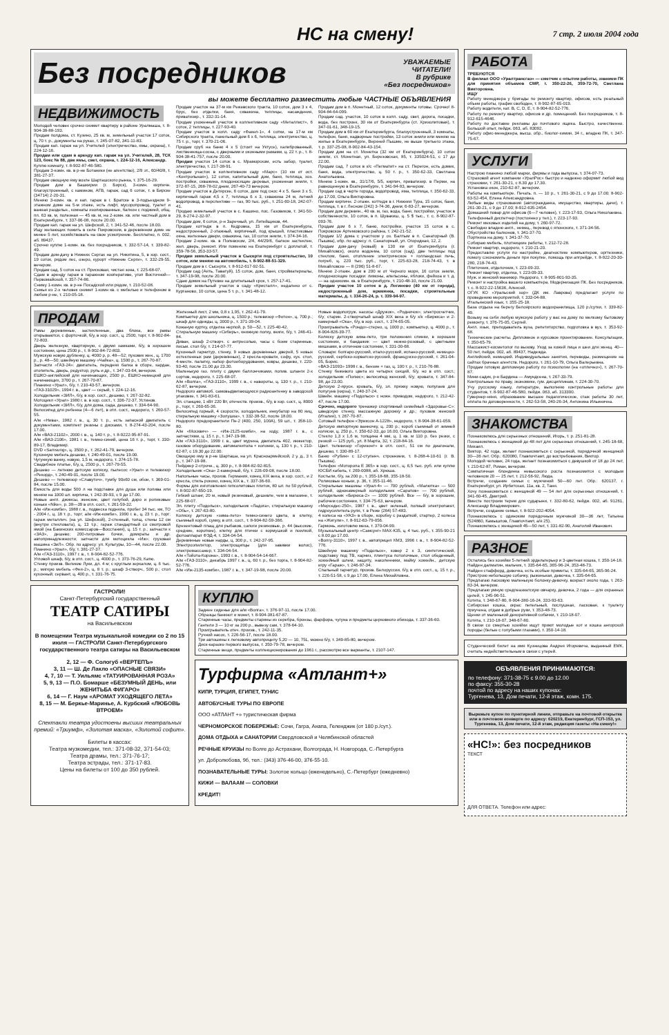НС на смену!
7 стр. 2 июля 2004 года
Без посредников
УВАЖАЕМЫЕ
ЧИТАТЕЛИ!
В рубрике
«Без посредников»
вы можете бесплатно разместить любые ЧАСТНЫЕ ОБЪЯВЛЕНИЯ
НЕДВИЖИМОСТЬ
Молодой человек срочно снимет квартиру в районе Уралмаша, т. 8-904-38-88-193.
Продам полдома, ст. Кузино, 25 кв. м, земельный участок 17 соток, ц. 70 т. р., документы на руках, т. 245-07-82, 341-11-83.
Продам кап. гараж на ул. Учителей (электричество, ямы, охрана), т. 224-12-16.
Продам или сдам в аренду кап. гараж на ул. Учителей, 28, ТСК 123, бокс № 88, две ямы, свет, охрана, т. 224-12-16, Александр.
Куплю комнату, т. 8-902-87-46-580.
Продам 3-комн. кв. в р-не Ботаники (не агентство), 2/9 эт., 60/40/8, т. 381-27-37.
Продам овощную яму возле Шарташского рынка, т. 375-16-29.
Продам дом в Башкирии (г. Бирск), 3-комн. кирпичн. благоустроенный, с камином, АГВ, гараж, сад 6 соток, т. в Бирске (34714) 2-20-31.
Меняю 3-комн. кв. и кап. гараж в г. Братске в 3-подъездном 9-этажном доме на 5-м этаже, есть лифт, мусоропровод, туалет и ванная раздельн., комнаты изолированные, балкон с лоджией, общ. пл. 63 кв. м, полезная — 45 кв. м, на 2-комн. кв. или частный дом в Екатеринбурге, т. 337-06-08, после 20.00.
Продам кап. гараж на ул. Шефской, 2, т. 341-52-46, после 18.00.
Ищу желающих пожить в селе Покровском, в деревянном доме не менее 5 лет, хозяйствовать на свое усмотрение. Бесплатно, п. 002, аб. 89437.
Срочно куплю 1-комн. кв. без посредников, т. 332-57-14, т. 339-82-49.
Продам дом-дачу в Нижних Сергах на ул. Никитина, 5, в хор. сост., 19 соток, рядом лес, озеро, курорт «Нижние Серги», т. 332-29-55, вечером.
Продам сад, 5 соток на ст. Присковая, чистая зона, т. 225-68-07.
Сдам в аренду гараж в гаражном кооперативе, угол Восточной—Первомайской, т. 357-74-86.
Сниму 1-комн. кв. в р-не Посадской или рядом, т. 210-52-08.
Семья из 2-х человек снимет 1-комн кв. с мебелью и телефоном в любом р-не, т. 210-05-18.
Продам участок на 37-м км Режевского тракта, 10 соток, дом 3 х 4, брус, без отделки, баня, скважина, теплицы, насаждения, приватизир., т. 332-31-14.
Продам ухоженный участок в коллективном саду «Металлист», 6 соток, 2 теплицы, т. 227-93-40.
Продам участок в колл. саду «Факел-1», 4 сотки, на 17-м км Сибирского тракта, панельный дом 6 х 6, теплица, электричество, ц. 75 т. р., торг, т. 370-21-06.
Продам сруб на баню 4 х 5 (стоит на Уктусе), калиброванный, лиственница-сосна, с дверными и оконными рамами, ц. 22 т. р., т. 8-904-38-41-757, после 20.00.
Продам участок 14 соток в с. Мраморском, есть забор, туалет, электричество, т. 217-38-91.
Продам участок в коллективном саду «Марс» (10 км от ост. «Контрольная»), 12 соток, капитальный дом, баня, теплица, хоз. постройки, скважина, плодоносящие деревья, ухоженная земля, т. 372-87-15, 268-78-02 днем, 267-40-73 вечером.
Продам участок в Детярске, 6 соток, дом под снос 4 х 5, баня 3 х 5, кирпичный гараж 4,5 х 7, теплица 6 х 3, скважина 24 м, летний водопровод, в перспективе — газ, 90 тыс. руб., т. 251-60-18, 242-07-41.
Продаю земельный участок в с. Кашино, пос. Газовиков, т. 341-50-29, 8-274-2-32-97.
Продам дом, 6 соток, р-н Заречный, ул. Литейщиков, 44.
Продам коттедж в п. Кедровка, 15 км от Екатеринбурга, недостроенный, 2-этажный, кирпичный, под крышей, пластиковые окна, железные двери, скважина, газ, 10 соток земли, т. 374-34-16.
Продам 2-комн. кв. в Полевском, 2/4, 44/29/6, балкон застеклен, жел. дверь, ремонт. Или поменяю на Екатеринбург с доплатой, т. 359-78-56, 353-33-57.
Продам земельный участок в Сысерти под строительство, 10 соток, или меняю на автомобиль, т. 8-902-88-51-329.
Продам дом в г. Сысерти, т. 8-912-617-92-51.
Продам сад (Аять, Таватуй), 15 соток, дом, баня, стройматериалы, т. 347-19-98, после 20.00.
Сдаю домик на Путевке на длительный срок, т. 257-17-41.
Продам земельный участок в саду «Кристалл», недалеко от с. Курганово, 10 соток, цена 5 т. р., т. 341-48-12.
Продам дом в п. Монетный, 12 соток, документы готовы. Срочно! 8-904-84-64-099.
Продам сад. участок, 10 соток в колл. саду, свет, дорога, посадки, вода, без построек, 30 км от Екатеринбурга (ст. Хризолитовая), т. 347-01-61, 348-19-15.
Продам дом в 60 км от Екатеринбурга, благоустроенный, 3 комнаты, телефон, баня, надворные постройки, 13 соток земли или меняю на жилье в Екатеринбурге, Верхней Пышме, не выше третьего этажа, т. р. 337-25-08, 8-902-84-43-154.
Продам дом на ст. Монетка (32 км от Екатеринбурга), 10 соток земли, ст. Монетная, ул. Березовская, 85, т. 335024-51, с 17 до 22.00.
Продам сад, 7 соток в к/с «Пегматит» на ст. Перегон, есть домик, баня, вода, электричество, ц. 50 т. р., т. 350-62-33, Светлана Анатольевна.
Меняю 1-комн. кв., 31/17/6, 5/5, кирпич, приватизир. в Перми, на равноценную в Екатеринбурге, т. 341-94-93, вечером.
Продам сад в черте города, водопровод, яма, теплица, т. 350-62-33, до 17.00, Ольга Викторовна.
Продам кирпичн. 2-этажн. коттедж в г. Нижняя Тура, 15 соток, баня, теплица, т. в г. Лесном (242) 3-74-36, днем; 6-83-27, вечером.
Продам дом деревян., 40 кв. м, газ, вода, баня, постройки, участок в собственности, 10 соток, в п. Шувакиш, ц. 5 $ тыс., т. с. 8-902-87-093-76.
Продам дом 6 х 7, баню, постройки, участок 15 соток в с. Покровское Артемовского района, т. 242-21-52.
Продам 1/2 дома с участком у оз. Балтым в п. Санаторный (В. Пышма), обр. по адресу: п. Санаторный, ул. Огородная, 12, 2.
Продам дом-дачу (новый) в 130 км от Екатеринбурга (г. Михайловск), около водоема, 10 соток (сад), две теплицы под стеклом, баня, отопление электрическое + голландская печь, погреб, ц. 220 тыс. руб., торг, т. 225-63-28, 218-74-43, т. в Михайловске — 8 (296) 51-8-67.
Меняю 2-этажн. дом в 200 м от Черного моря, 16 соток земли, плодоносящие посадки: лимоны, апельсины, яблоки, фейхоа и т. д. — на однокомн. кв. в Екатеринбурге, т. 210-48-10, после 21.00.
Продам участок 10 соток в д. Логиново (40 км от города), недостроенный дом, времянка, посадки, строительные материалы, д. т. 334-26-24, р. т. 339-94-97.
ПРОДАМ
Рамы деревянные, застекленные, два блока, все рамы открываются, с форточкой, б/у, в хор. сост., ц. 2500, торг, т. 8-902-84-72-803.
Дверь железную, квартирную, с двумя замками, б/у, в хорошем состоянии, цена 2500 р., т. 8-902-84-72-803.
Мужскую новую дубленку, ц. 4000 р, р. 48—52; пуховик жен., ц. 1700 р., р. 48—50; швейную машину «Чайка», ц. 1500 р., т. 267-70-87.
Запчасти «ГАЗ-24»: двигатель, передняя балка в сборе, кардан, отопитель, дверь, редуктор, руль и др., т. 347-03-64, вечером.
ЕШКО-английский для начинающих, 2500 р., ЕШКО-немецкий для начинающих, 3700 р., т. 267-70-87.
Пианино «Урал», б/у, т. 210-43-57, вечером.
«ГАЗ-31029», 1994 г. в., цвет — серый, т. 224-12-16.
Холодильник «ЗИЛ», б/у, в хор. сост., дешево, т. 267-32-82.
Мотоцикл «Урал» 1980 г. в. в хор. сост., т. 336-72-37, Устинов.
Холодильник «ЗИЛ», б/у, для дома, сада, дешево, т. 334-64-90.
Велосипед для ребенка (4—6 лет), в отл. сост., недорого, т. 260-57-55.
А/м «Нива», 1982 г. в., ц. 30 т. р., есть запасной двигатель с документами, комплект резины с дисками, т. 8-274-43-204, после 17.00.
А/м «ВАЗ-21102», 2000 г. в., ц. 140 т. р., т. 8-9222-95-87-91.
А/м «ВАЗ-2106», 1981 г. в., темно-синий, цена 16 т. р., торг, т. 330-89-17, Владимир.
DVD «Samsung», ц. 3500 р., т. 262-41-79, вечером.
Кухонную мебель дешево, т. 240-49-01, после 19.00.
Чугунную ванну, новую, 1,5 м, недорого, т. 374-15-78.
Свадебное платье, б/у, ц. 2500 р., т. 267-79-55.
Дешево — летнюю детскую коляску, пылесос «Урал» и телевизор «Рекорд», т. 240-49-01, после 19.00.
Дешево — телевизор «Славутич», тумбу 90х60 см, обои, т. 369-01-84, после 15.00.
Емкость для воды 500 л на подставке для душа или полива или меняю на 1000 шт. кирпича, т. 242-39-93, с 9 до 17.00.
Новые англ. джинсы, женские, цвет голубой, доро и роликовые коньки «Nike», р. 38—39 в отл. сост., т. 261-59-32.
А/м «Иж-комби», 1988 г. в., подвеска подняла, пробег 34 тыс. км, ТО - 2004 г., ц. 18 т. р., торг; а/м «Иж-комби», 1990 г. в., ц. 23 т. р., торг; гараж металлич. (на ул. Шефской), 2-стенный, толщ. стены 12 см (внутри стекловата), ц. 13 т.р.; гараж стандартный со смотровой ямой (на Бакинских комиссаров—Восстания), ц. 15 т. р.; запчасти к «ЗАЗ», дешево; 200-литровые бочки, домкраты и др. автопринадлежности; запчасти для мотоцикла «Иж»; грузовая машина «ЗиЛ». Обр. по адресу: ул. Культуры, 10—44, после 22.00.
Пианино «Урал», б/у, т. 381-27-37.
А/м «ГАЗ-3110», 1997 г. в., т. 8-904-82-52-776.
Угловой шкаф, б/у, в отл. сост., ц. 4000 р., т. 373-76-29, Катю.
Стенку произв. Великие Луки, дл. 4 м; с круглым зеркалом, ц. 6 тыс. р.; мягкую мебель «Фея-2», ц. 8 т. р.; шкаф 3-створч., 500 р.; стол кухонный; сервант, ц. 400 р., т. 331-76-75.
Железный лист, 2 мм, 0,8 х 1,95, т. 262-41-79.
Компьютер для школьника, ц. 1500 р.; телевизор «Фотон», ц. 700 р.; шкаф для одежды, ц. 3000 р., т. 371-39-04.
Кожаную куртку, отделка нерпой, р. 50—52, т. 225-40-42.
Стиральную машину «Сибирь», книжную полку, книги, б/у, т. 246-41-84.
Диван, шкаф 2-створч. с антресолью, часы с боем старинные, письм. стол б/у, т. 214-07-77.
Кухонный гарнитур, стенку, 9 новых деревянных дверей, 5 новых остекленных рам (деревянных), 2 кресла-кровати, софу, кух. стол, 4-местн. палатку, набор фотооборудования, ковры, дешево, т. 220-93-40, после 21.00 до 23.30.
Маленькую газ. плиту с двумя баллончиками, полив. шланги 2-х сортов, недорого, т. 225-68-07.
А/м «Волга», «ГАЗ-3110», 1999 г. в., с навороты, ц. 130 т. р., т. 210-62-87, вечером.
Недорого автомоб. самовыдвигающуюся радиоантенну в заводской упаковке, т. 341-83-61.
Эл. станцию, 1 кВт 220 Вт, отечеств. произв., б/у, в хор. сост., ц. 8000 р., торг, т. 260-65-36.
Велосипед горный, 4 скорости, холодильник, инкубатор на 80 яиц, стиральную машину «Золушка», т. 332-38-52, после 18.00.
Недорого предохранители Пн-2 (400, 250, 100А), 59 шт., т. 358-10-80.
А/м «Москвич» — «Иж-2125-комби», на ходу, 1987 г. в., с запчастями, ц. 15 т. р., т. 347-19-98.
А/м «ГАЗ-3110», 1999 г. в., цвет мурена, двигатель 402, инжектор, газовое оборудование, автомагнитола + колонки, ц. 130 т. р., т. 210-62-87, с 19.30 до 22.00.
Овощную яму в р-не Шарташа, на ул. Красноармейской, 2 у. д., 3 т. р., т. 347-19-98.
Пейджер 2-строчн., ц. 300 р., т. 8-904-82-92-815.
Холодильник «Ока» 2-камерный, б/у, т. 226-09-08, после 18.00.
Напольные часы, произв. Германия, конец XIX века, в хор. сост., и 2 кресла, стиль рококо, конец XIX в., т. 337-36-60.
Формы для изготовления гипсолитовых плиток, 80 шт. по 50 рублей, т. 8-902-87-650-19.
Гибкий шланг, 20 м, новый резиновый, дешевле, чем в магазине, т. 225-68-07.
Эл. плиту «Подольск», холодильник «Ладога», стиральную машину «Обь», т. 267-63-80.
Коляску детскую «зима-лето» темно-синего цвета, в клетку, съемный короб, сумку, в отл. сост., т. 8-904-82-59-366.
Брезентовый плащ для рыбаков, сапоги резиновые, р. 44 (высокие, средние, короткие), клетку для птички с кормушкой и поилкой, фотоаппарат ФЭД-4, т. 334-04-54.
Деревянные новые нарды, ц. 300 р., т. 242-37-95.
Электроэпилятор, электрощипцы (для завивки волос), электромассажер, т. 334-04-54.
А/м «Тойота-Корона», 1993 г. в., т. 8-904-54-14-667.
А/м «ГАЗ-3110», декабрь 1997 г. в., ц. 60 т. р., без торга, т. 8-904-82-52-776.
А/м «Иж-2135-комби», 1987 г. в., т. 347-19-98, после 20.00.
Новые водопогруж. насосы «Дружок», «Родничок»; электросчетчик, б/у; старин. 2-створчатый шкаф XIX века и б/у х/к «Бирюса» и 2-камерный «Ока», б/у, в хор. сост., т. 374-65-05.
Проигрыватель «Рондо»-стерео, ц. 1000 р.; компьютер, ц. 4000 р., т. 8-904-826-39-77.
Коляску детскую зима-лето, три положения спинки, в хорошем состоянии, и бандажик — цвет нежно-розовый, с цветными мишками, в отличном состоянии, т. 331-30-68.
Словари: болгаро-русский, итало-русский, испано-русский, немецко-русский, сербско-хорватско-русский, французско-русский, т. 261-04-05, Борис.
«ВАЗ-21093» 1998 г. в., бензин + газ, ц. 100 т. р., т. 210-76-88.
Стенку бежевого цвета из четырех секций, б/у, но в отл. сост.; холодильник «Полюс»; велосипед женский, б/у; кровати, т. 347-84-98, до 23.00.
Детскую 2-ярусн. кровать, б/у, эл. пряжку новую, попугаев для попугуев (кирза), т. 240-37-24.
Швейн. машину «Подольск» с ножн. приводом, недорого, т. 212-42-47, после 17.00.
Срочно, недорого тренажер спортивный семейный «Здоровье-С»: шведскую стенку, массажную дорожку и др.; пуховик женский (Италия), т. 267-70-87.
Сотовый телефон «Эриксон А-1228», недорого, т. 8-904-38-61-059.
Детскую импортную ванночку, ц. 200 р.; короб съемный от зимней коляски, ц. 250 р., т. 350-62-33, до 16.00, Ольга Викторовна.
Стекло 1,3 х 1,6 м, толщина 4 мм, ц. 1 кв. м 110 р. без резки, с резкой — 125 руб., ул. 8 Марта, 32, т. 218-84-16.
Цвет. телевизор «Горизонт» в отл. сост., 51 см по диагонали, дешево, т. 330-89-17.
Баню «Рубин» с 12-ступенч. строением, т. 8-268-4-10-61 (г. В. Пышма).
Телефон «Моторола Е 365» в хор. сост., ц. 6,5 тыс. руб. или куплю ЮСБИ кабель, т. 269-0088, аб. Хрюша.
Костыли, б/у, за 200 р., т. 355-18-68, 355-18-50.
Роликовые коньки, р. 36, т. 355-11-46.
Стиральные машины «Урал-4» — 700 рублей, «Малютка» — 500 рублей, однокамерный холодильник «Саратов» — 700 рублей, холодильник «Бирюса-2» — 1000 рублей. Все — б/у, в хорошем, рабочем состоянии, т. 334-75-63, вечером.
«Мерседес-250», 1987 г. в., цвет зеленый, полный электропакет, гидроусилитель руля, т. в Реже (264) 57-483.
4 колеса на «УАЗ» в сборе, коробку с раздаткой, стартер, 2 колеса на «Жигули», т. 8-912-63-79-056.
Гармонь, изготовлю меха, т. 370-04-99.
Музыкальный центр «Самсунг» МАХ-К35, ц. 4 тыс. руб., т. 355-90-21 с 8.00 до 17.00.
«Волгу-3110», 1997 г. в., автоприцеп КМЗ, 1996 г. в., т. 8-904-82-52-776.
Швейную машинку «Подольск», ковер 2 х 3, синтетический, подставку под ТВ, карниз, плинтуса потолочные, стол обеденный, хоккейный шлем, защиту, наколенники, майку хоккейн., детскую игру «Гараж», т. 246-97-34.
Спальный гарнитур, произв. Белоруссии, б/у, в отл. сост., ц. 15 т. р., т. 226-51-58, с 9 до 17.00, Елена Михайловна.
ГАСТРОЛИ!
Санкт-Петербургский государственный
ТЕАТР САТИРЫ
на Васильевском
В помещении Театра музыкальной комедии со 2 по 15 июля — ГАСТРОЛИ Санкт-Петербургского государственного театра сатиры на Васильевском
2, 12 — Ф. Сологуб «ВЕРТЕПЪ»
3, 11 — Ш. Де Лакло «ОПАСНЫЕ СВЯЗИ»
4, 7, 10 — Т. Уильямс «ТАТУИРОВАННАЯ РОЗА»
5, 9, 13 — П.О. Бомарше «БЕЗУМНЫЙ ДЕНЬ, или ЖЕНИТЬБА ФИГАРО»
6, 14 — Г. Наум «АРОМАТ УХОДЯЩЕГО ЛЕТА»
8, 15 — М. Беркье-Маринье, А. Курбский «ЛЮБОВЬ ВТРОЕМ»
Спектакли театра удостоены высших театральных премий: «Триумф», «Золотая маска», «Золотой софит».
Билеты в кассах:
Театра музкомедии, тел.: 371-08-32, 371-54-03;
Театра драмы, тел.: 371-76-17;
Театра эстрады, тел.: 371-17-83.
Цены на билеты от 100 до 350 рублей.
КУПЛЮ
Заднее сиденье для а/м «Волга», т. 376-97-11, после 17.00.
Образцы банкнот и монет, т. 8-904-381-67-87.
Старинные часы, предметы старины из серебра, бронзы, фарфора, чугуна и предметы церковного обихода, т. 337-36-60.
Гантели 3 — 10 кг за 200 р., вывезу сам, т. 378-64-10.
Проигрыватель отеч. произв., т. 242-11-35.
Ручной насос, т. 226-56-17, после 18.00.
Три автошины к легковому автоприцепу 5,20 — 10, 75L, можно б/у, т. 349-85-80, вечером.
Диск-караоке первого выпуска, т. 350-79-78, вечером.
Старинные вещи, предметы коллекционирования до 1961 г., рассмотрю все варианты, т. 2107-147.
Турфирма «Атлант+»
КИПР, ТУРЦИЯ, ЕГИПЕТ, ТУНИС
АВТОБУСНЫЕ ТУРЫ ПО ЕВРОПЕ
ООО «АТЛАНТ +» туристическая фирма
ЧЕРНОМОРСКОЕ ПОБЕРЕЖЬЕ: Сочи, Гагра, Анапа, Геленджик (от 180 р./сут.).
ДОМА ОТДЫХА и САНАТОРИИ Свердловской и Челябинской областей
РЕЧНЫЕ КРУИЗЫ по Волге до Астрахани, Волгограда, Н. Новгорода, С.-Петербурга
ул. Добролюбова, 9б, тел.: (343) 376-46-00, 376-55-10.
ПОЗНАВАТЕЛЬНЫЕ ТУРЫ: Золотое кольцо (еженедельно), С.-Петербург (ежедневно)
КИЖИ — ВАЛААМ — СОЛОВКИ
КРЕДИТ!
РАБОТА
ТРЕБУЮТСЯ
В филиал ООО «Уралтрансгаз» — сметчик с опытом работы, знанием ПК для принятия объемов СМР, т. 350-22-26, 359-72-70, Светлана Викторовна.
ИЩУ
Работу менеджера у бригады по ремонту квартир, офисов, есть реальный объем работы, график свободен, т. 8-902-87-65-019.
Работу водителя, кат. B, C, D, E, т. 8-904-82-52-776.
Работу по ремонту квартир, офисов и др. помещений. Без посредников, т. 8-912-615-4646.
Работу по доставке рекламы до почтового ящика. Быстро, качественно. Большой опыт, пейдж. 063, аб. 83092.
Работу офис-менеджера, высш. обр., биолог-химия, 34 г., владею ПК, т. 347-75-67.
УСЛУГИ
Настрою пианино любой марки, фирмы и года выпуска, т. 374-07-73.
Страховой агент компании «УралРос» быстро и надежно оформит любой вид страховки, т. 261-30-21, с 8.30 до 17.30.
Установка окон, 210-62-87, вечером.
Работы на компьютере. Печать. п. — 10 р., т. 261-30-21, с 9 до 17.00; 8-902-63-52-454, Елена Александровна.
Любые виды страхования (автогражданка, имущество, квартиры, дачи), т. 261-30-21, с 9 до 17.00; 8-912-635-2454.
Домашний повар для офисов (6—7 человек), т. 223-17-93, Ольга Николаевна.
Телефонный диспетчер (постоянно у тел.), т. 223-17-93.
Ремонт меховых изделий на дому, т. 260-97-72.
Свободно владею англ., немец., перевод с японского, т. 371-34-56.
Обустройство балконов, т. 341-37-70.
Портниха на дому, т. 341-37-70.
Собираю мебель, плотницкие работы, т. 212-72-28.
Ремонт квартир, недорого, т. 210-21-20.
Предоставлю услуги по настройке, диагностике компьютеров, оргтехники, помогу сэкономить деньги при покупке, помощь при апгрейде, т. 8-922-20-30-280, 218-74-43.
Плиточник, отделочник, т. 223-09-33.
Ремонт квартир, отделка, т. 223-09-33.
Муж. и женский маникюр. Недорого, т. 8-905-801-93-35.
Ремонт и настройка вашего компьютера. Модернизация ПК. Без посредников, т. с. 8-922-22-15636, Алексей.
ОГУК КО «Уральский хор» (ДК им. Лаврова) предлагает услуги по проведению мероприятий, т. 333-04-88.
Итальянский язык, т. 355-25-18.
База отдыха на берегу Белоярского водохранилища, 120 р./сутки, т. 339-82-49.
Возьму на себя любую мужскую работу у вас на дому по мелкому бытовому ремонту, т. 376-75-05, Сергей.
Англ. язык, преподаватель вуза, репетиторство, подготовка в вуз, т. 353-92-68.
Технические расчеты. Дипломное и курсовое проектирование. Консультации, т. 350-65-79.
Массажист-косметолог по вызову. Уход за кожей лица и шеи для женщ. 40—50 лет, пейдж. 002, аб. 89437, Надежда.
Английский, немецкий. Индивидуальные занятия, переводы, размещение на сайтах брачных агентств. Недорого, т. 261-10-79, Ольга Валерьевна.
Продам готовую дипломную работу по психологии (на «отлично»), т. 267-70-87.
Мини-садик, р-н Бардина — Амундсена, т. 267-33-79.
Контрольные по праву, экономике, гум. дисциплинам, т. 224-30-70.
Учу русскому языку, литературе, выполняю контрольные работы для студентов, т. 8-902-87-46-580, пейдж. 063, аб. 313300.
Гувернер-няня, образование высшее педагогическое, стаж работы 30 лет, оплата по договоренности, т. 262-53-58, 240-26-34, Антонина Ильинична.
ЗНАКОМСТВА
Познакомлюсь для серьезных отношений, Игорь, т. р. 251-81-28.
Познакомлюсь с женщиной до 48 лет для серьезных отношений, т. 245-18-68, Михаил.
Виктор, 42 года, желает познакомиться с серьезной, порядочной женщиной 30—36 лет. Обр.: 620080, Главпочтамт, до востребования, Виктор.
Молодой человек, 24 года, желает познакомиться с девушкой от 18 до 24 лет, т. 210-62-87, Роман, вечером.
Симпатичная блондинка невысокого роста познакомится с молодым человеком 20 — 25 лет, т. 212-56-92, Люда.
Встречи, создание семьи с мужчиной 50—60 лет. Обр.: 620137, г. Екатеринбург, ул. Ирбитская, 11а, кв. 2, Таня.
Хочу познакомиться с женщиной 49 — 54 лет для серьезных отношений, т. 341-60-45, Дмитрий.
Вместе построим терем для сударыни, т. 332-80-62, пейдж. 002, аб. 91261, Александр Владимирович.
Встречи, создание семьи, т. 8-922-202-4054.
Познакомлюсь с одиноким порядочным мужчиной 30—36 лет, Татьяна (524860, Камышлов, Главпочтамт, а/я 25).
Познакомлюсь с женщиной 45—50 лет, т. 331-82-90, Анатолий Иванович.
РАЗНОЕ
Остались без хозяйки 5-летний эрдельтерьер и 3-цветная кошка, т. 350-14-18.
Найден далматин, мальчик, т. 335-64-65, 365-96-24, 353-48-73.
Найден стаффорд, девочка, есть особые приметы, т. 335-64-65, 365-96-24.
Пристрою небольшую собачку, рыженькая, девочка, т. 335-64-65.
Предлагаю ласковую маленькую болонку-девочку, возраст около года, т. 263-83-34, вечером.
Предлагаю умную средneaзиатскую овчарку, девочка, 2 года — для охранных целей, т. 245-96-51.
Котята, т. 348-67-80, 8-904-380-16-24, 333-93-63.
Сибирская кошка, окрас пепельный, послушная, ласковая, к туалету приучена, отдам в добрые руки, т. 353-48-73.
Щенки от маленькой декоративной собачки, т. 210-18-07.
Котята, т. 210-18-07, 348-67-80.
В связи со смертью хозяйки ищут приют молодые кот и кошка ангорской породы (белые с голубыми глазами), т. 350-14-18.
Студенческий билет на имя Кузнецова Андрея Игоревича, выданный ЕМК, считать недействительным в связи с утерей.
ОБЪЯВЛЕНИЯ ПРИНИМАЮТСЯ:
по телефону: 371-38-75 с 9.00 до 12.00
по факсу: 355-30-28
почтой по адресу на наших купонах:
Тургенева, 13, Дом печати, 12-й этаж, комн. 175.
Вырежьте купон по пунктирной линии, отправьте на почтовой открытке или в почтовом конверте по адресу: 620219, Екатеринбург, ГСП-153, ул. Тургенева, 13, Дом печати, 12-й этаж, редакция газеты «На смену!»
«НС!»: без посредников
ТЕКСТ
ДЛЯ ОТВЕТА. Телефон или адрес: